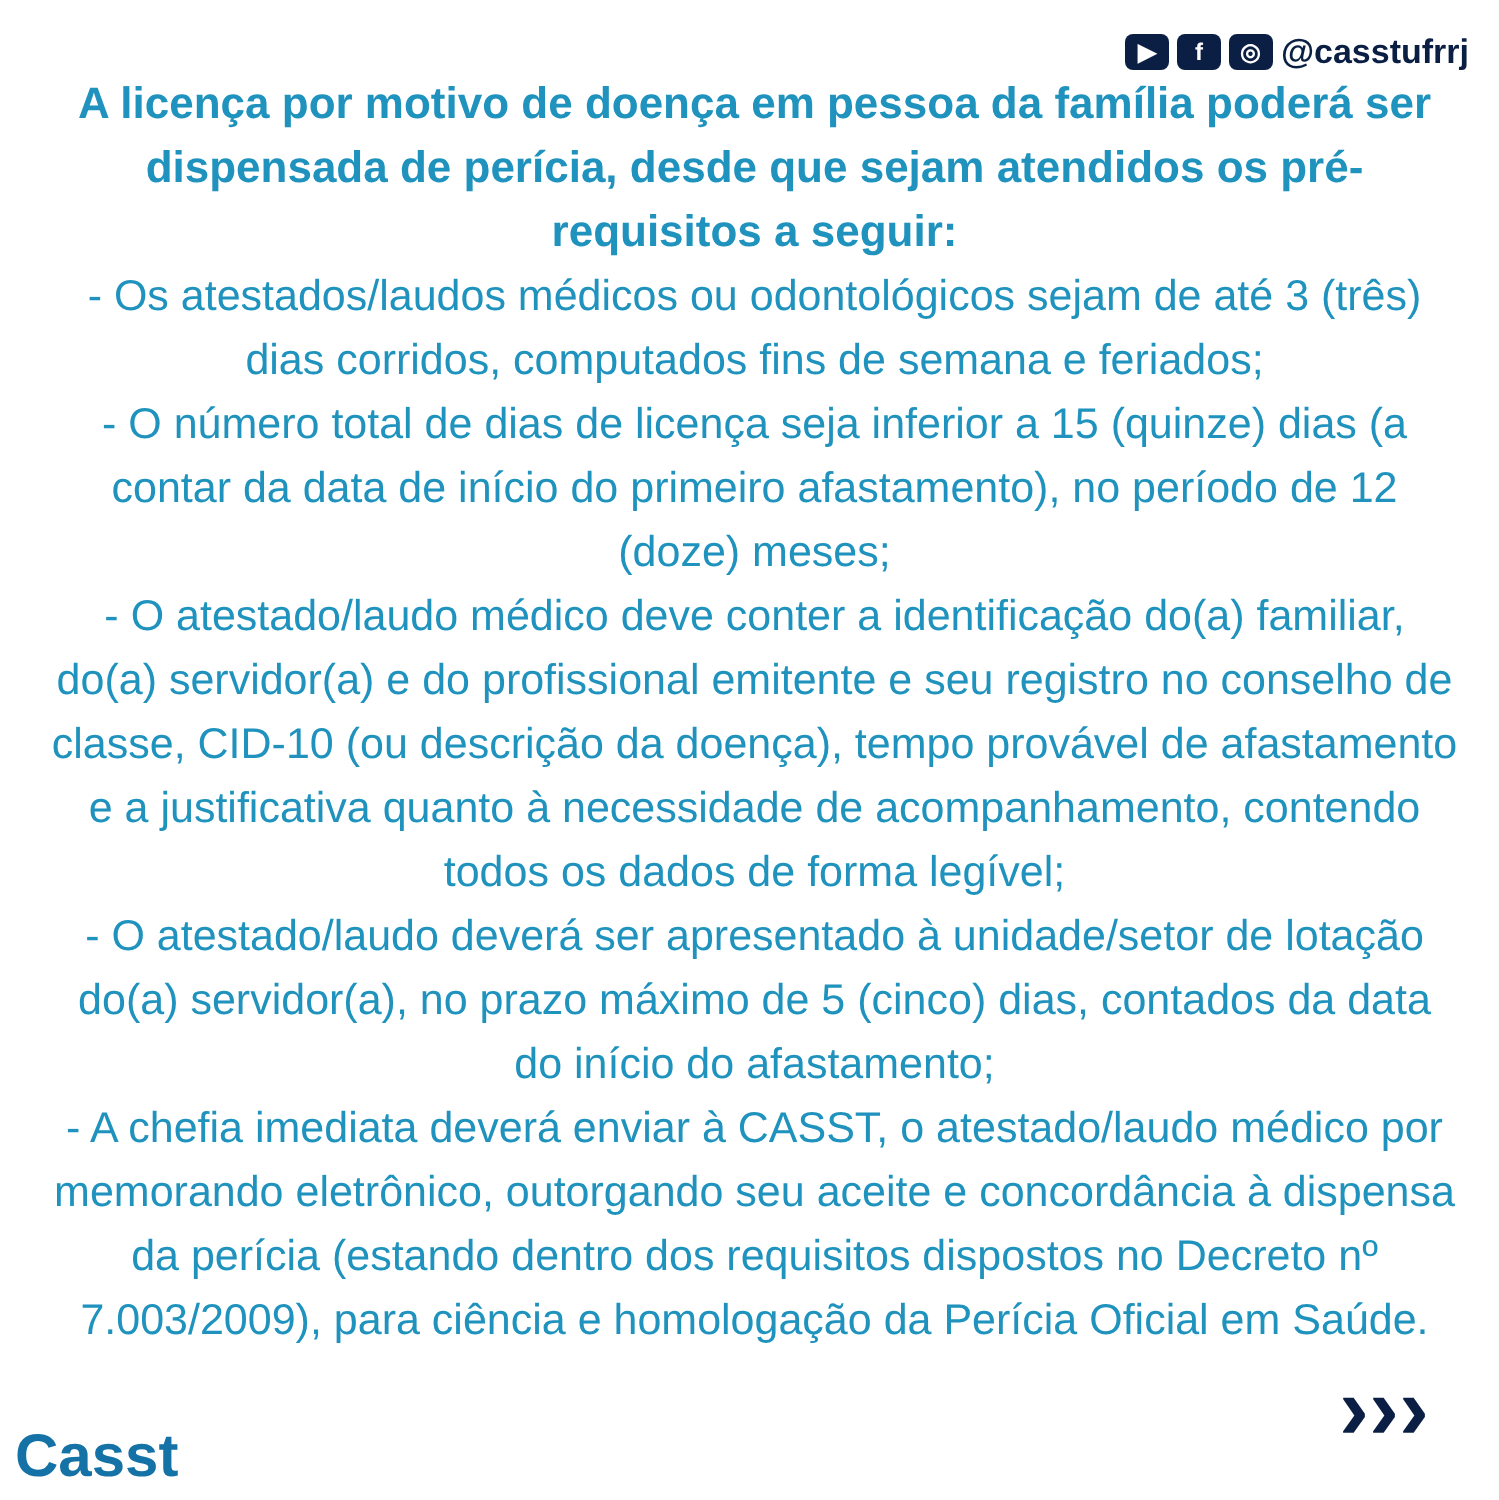▶ f ◎ @casstufrrj
A licença por motivo de doença em pessoa da família poderá ser dispensada de perícia, desde que sejam atendidos os pré-requisitos a seguir:
- Os atestados/laudos médicos ou odontológicos sejam de até 3 (três) dias corridos, computados fins de semana e feriados;
- O número total de dias de licença seja inferior a 15 (quinze) dias (a contar da data de início do primeiro afastamento), no período de 12 (doze) meses;
- O atestado/laudo médico deve conter a identificação do(a) familiar, do(a) servidor(a) e do profissional emitente e seu registro no conselho de classe, CID-10 (ou descrição da doença), tempo provável de afastamento e a justificativa quanto à necessidade de acompanhamento, contendo todos os dados de forma legível;
- O atestado/laudo deverá ser apresentado à unidade/setor de lotação do(a) servidor(a), no prazo máximo de 5 (cinco) dias, contados da data do início do afastamento;
- A chefia imediata deverá enviar à CASST, o atestado/laudo médico por memorando eletrônico, outorgando seu aceite e concordância à dispensa da perícia (estando dentro dos requisitos dispostos no Decreto nº 7.003/2009), para ciência e homologação da Perícia Oficial em Saúde.
Casst ›››